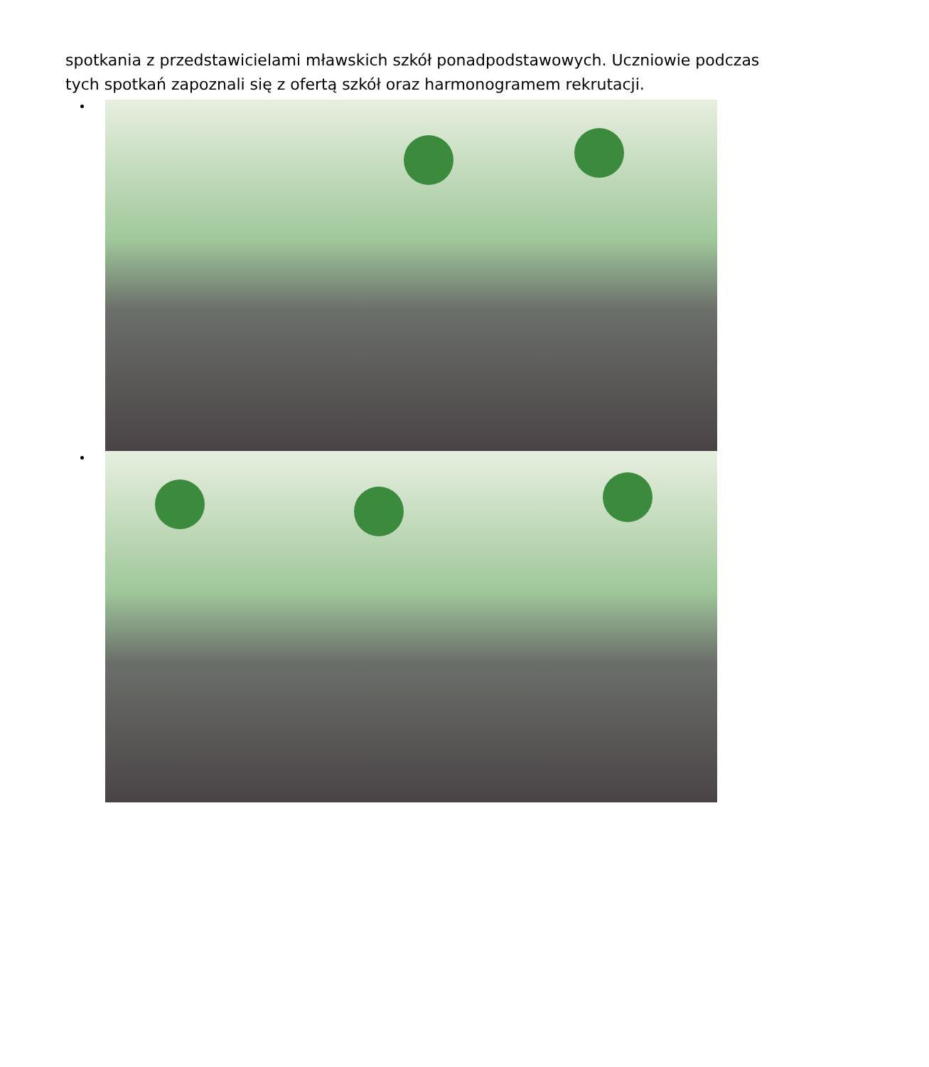spotkania z przedstawicielami mławskich szkół ponadpodstawowych. Uczniowie podczas tych spotkań zapoznali się z ofertą szkół oraz harmonogramem rekrutacji.